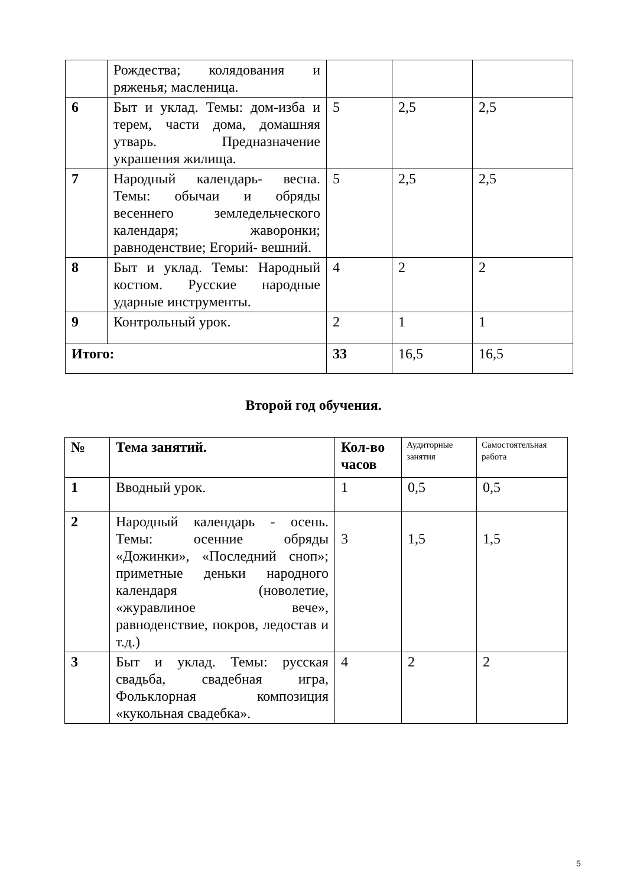| | Рождества; колядования и ряженья; масленица. | | | |
| 6 | Быт и уклад. Темы: дом-изба и терем, части дома, домашняя утварь. Предназначение украшения жилища. | 5 | 2,5 | 2,5 |
| 7 | Народный календарь- весна. Темы: обычаи и обряды весеннего земледельческого календаря; жаворонки; равноденствие; Егорий- вешний. | 5 | 2,5 | 2,5 |
| 8 | Быт и уклад. Темы: Народный костюм. Русские народные ударные инструменты. | 4 | 2 | 2 |
| 9 | Контрольный урок. | 2 | 1 | 1 |
| Итого: | | 33 | 16,5 | 16,5 |
Второй год обучения.
| № | Тема занятий. | Кол-во часов | Аудиторные занятия | Самостоятельная работа |
| --- | --- | --- | --- | --- |
| 1 | Вводный урок. | 1 | 0,5 | 0,5 |
| 2 | Народный календарь - осень. Темы: осенние обряды «Дожинки», «Последний сноп»; приметные деньки народного календаря (новолетие, «журавлиное вече», равноденствие, покров, ледостав и т.д.) | 3 | 1,5 | 1,5 |
| 3 | Быт и уклад. Темы: русская свадьба, свадебная игра, Фольклорная композиция «кукольная свадебка». | 4 | 2 | 2 |
5